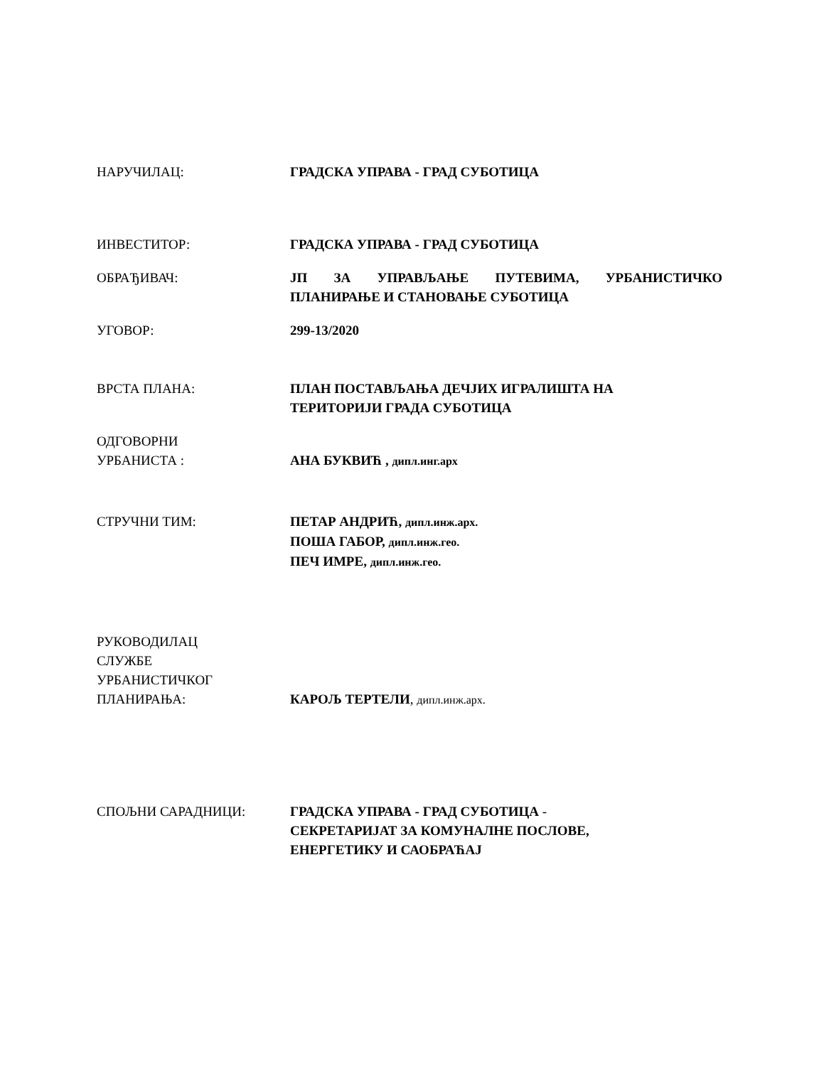НАРУЧИЛАЦ: ГРАДСКА УПРАВА - ГРАД СУБОТИЦА
ИНВЕСТИТОР: ГРАДСКА УПРАВА - ГРАД СУБОТИЦА
ОБРАЂИВАЧ: ЈП ЗА УПРАВЉАЊЕ ПУТЕВИМА, УРБАНИСТИЧКО
ПЛАНИРАЊЕ И СТАНОВАЊЕ СУБОТИЦА
УГОВОР: 299-13/2020
ВРСТА ПЛАНА: ПЛАН ПОСТАВЉАЊА ДЕЧЈИХ ИГРАЛИШТА НА
ТЕРИТОРИЈИ ГРАДА СУБОТИЦА
ОДГОВОРНИ
УРБАНИСТА :
АНА БУКВИЋ , дипл.инг.арх
СТРУЧНИ ТИМ: ПЕТАР АНДРИЋ, дипл.инж.арх.
ПОША ГАБОР, дипл.инж.гео.
ПЕЧ ИМРЕ, дипл.инж.гео.
РУКОВОДИЛАЦ
СЛУЖБЕ
УРБАНИСТИЧКОГ
ПЛАНИРАЊА:
КАРОЉ ТЕРТЕЛИ, дипл.инж.арх.
СПОЉНИ САРАДНИЦИ: ГРАДСКА УПРАВА - ГРАД СУБОТИЦА -
СЕКРЕТАРИЈАТ ЗА КОМУНАЛНЕ ПОСЛОВЕ,
ЕНЕРГЕТИКУ И САОБРАЋАЈ